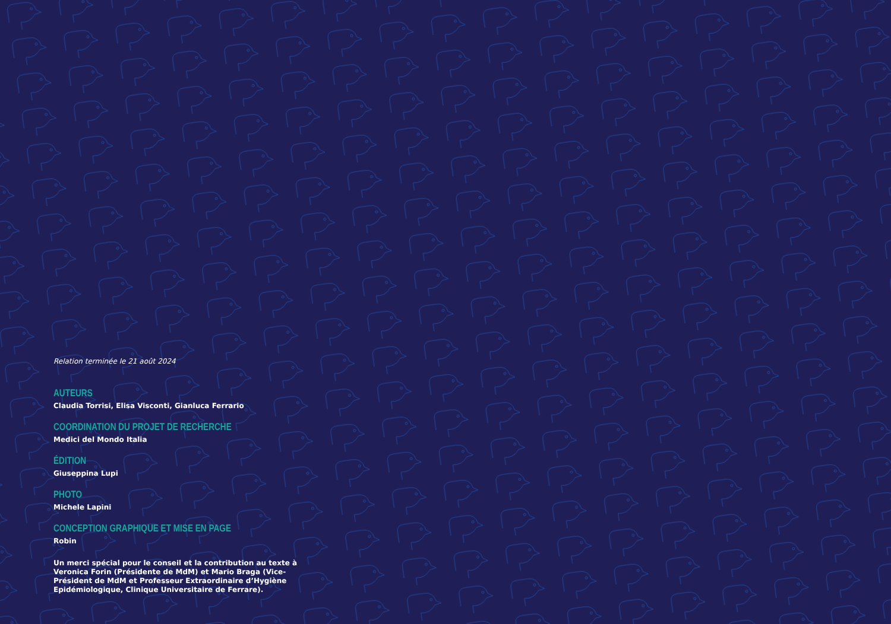Relation terminée le 21 août 2024
AUTEURS
Claudia Torrisi, Elisa Visconti, Gianluca Ferrario
COORDINATION DU PROJET DE RECHERCHE
Medici del Mondo Italia
ÉDITION
Giuseppina Lupi
PHOTO
Michele Lapini
CONCEPTION GRAPHIQUE ET MISE EN PAGE
Robin
Un merci spécial pour le conseil et la contribution au texte à Veronica Forin (Présidente de MdM) et Mario Braga (Vice-Président de MdM et Professeur Extraordinaire d’Hygiène Epidémiologique, Clinique Universitaire de Ferrare).